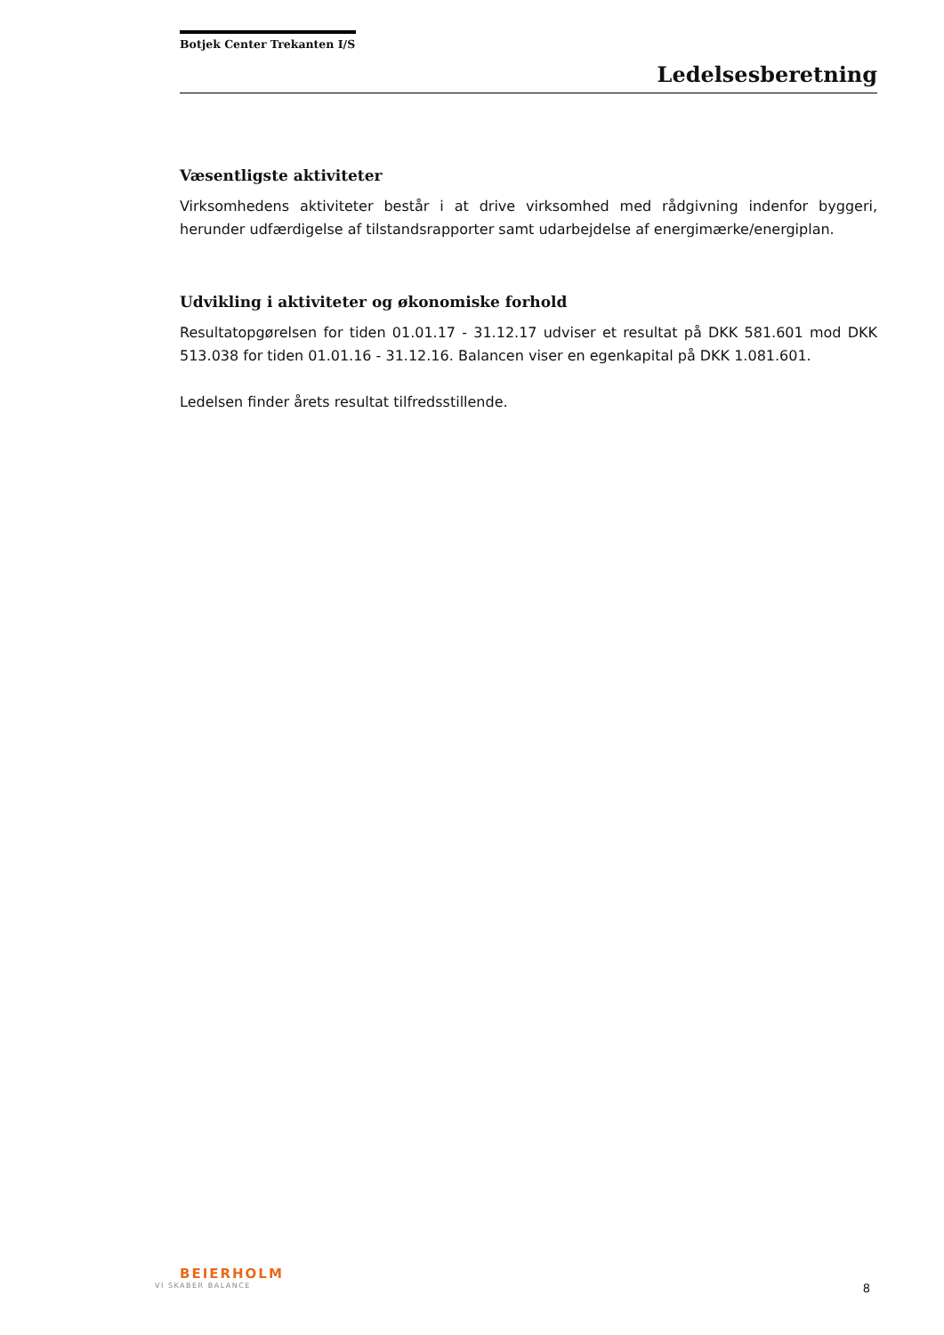Botjek Center Trekanten I/S
Ledelsesberetning
Væsentligste aktiviteter
Virksomhedens aktiviteter består i at drive virksomhed med rådgivning indenfor byggeri, herunder udfærdigelse af tilstandsrapporter samt udarbejdelse af energimærke/energiplan.
Udvikling i aktiviteter og økonomiske forhold
Resultatopgørelsen for tiden 01.01.17 - 31.12.17 udviser et resultat på DKK 581.601 mod DKK 513.038 for tiden 01.01.16 - 31.12.16. Balancen viser en egenkapital på DKK 1.081.601.
Ledelsen finder årets resultat tilfredsstillende.
BEIERHOLM
VI SKABER BALANCE
8